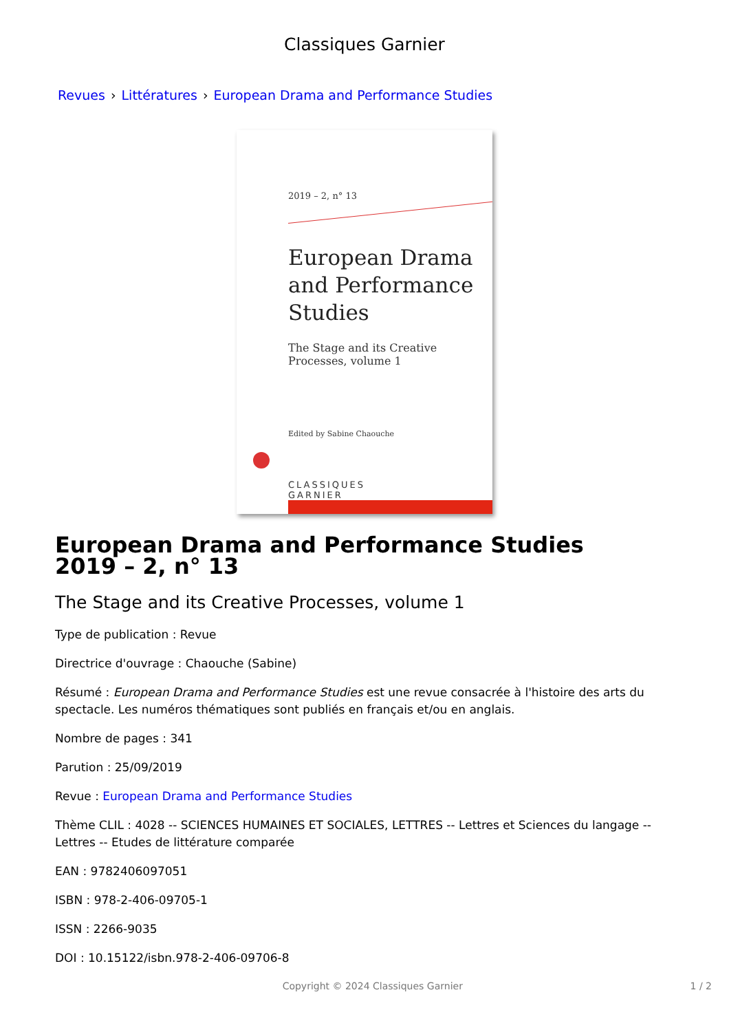Classiques Garnier
Revues › Littératures › European Drama and Performance Studies
2019 – 2, n° 13
European Drama and Performance Studies
The Stage and its Creative Processes, volume 1
Edited by Sabine Chaouche
CLASSIQUES
GARNIER
European Drama and Performance Studies
2019 – 2, n° 13
The Stage and its Creative Processes, volume 1
Type de publication : Revue
Directrice d'ouvrage : Chaouche (Sabine)
Résumé : European Drama and Performance Studies est une revue consacrée à l'histoire des arts du spectacle. Les numéros thématiques sont publiés en français et/ou en anglais.
Nombre de pages : 341
Parution : 25/09/2019
Revue : European Drama and Performance Studies
Thème CLIL : 4028 -- SCIENCES HUMAINES ET SOCIALES, LETTRES -- Lettres et Sciences du langage -- Lettres -- Etudes de littérature comparée
EAN : 9782406097051
ISBN : 978-2-406-09705-1
ISSN : 2266-9035
DOI : 10.15122/isbn.978-2-406-09706-8
Copyright © 2024 Classiques Garnier 1 / 2